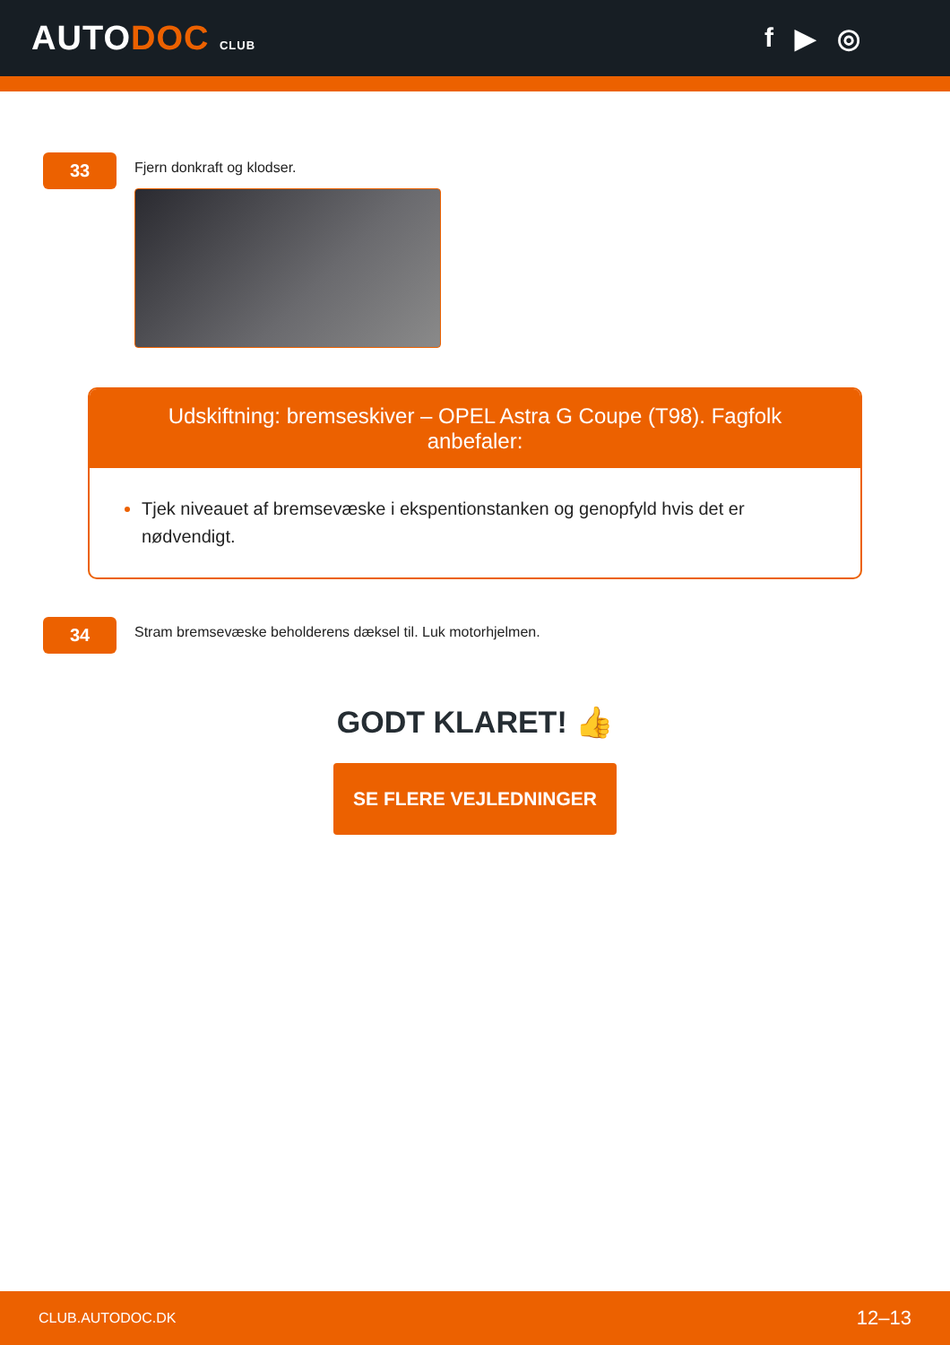AUTODOC CLUB
f ▶ ◎
33
Fjern donkraft og klodser.
Udskiftning: bremseskiver – OPEL Astra G Coupe (T98). Fagfolk anbefaler:
Tjek niveauet af bremsevæske i ekspentionstanken og genopfyld hvis det er nødvendigt.
34
Stram bremsevæske beholderens dæksel til. Luk motorhjelmen.
GODT KLARET! 👍
SE FLERE VEJLEDNINGER
CLUB.AUTODOC.DK 12–13